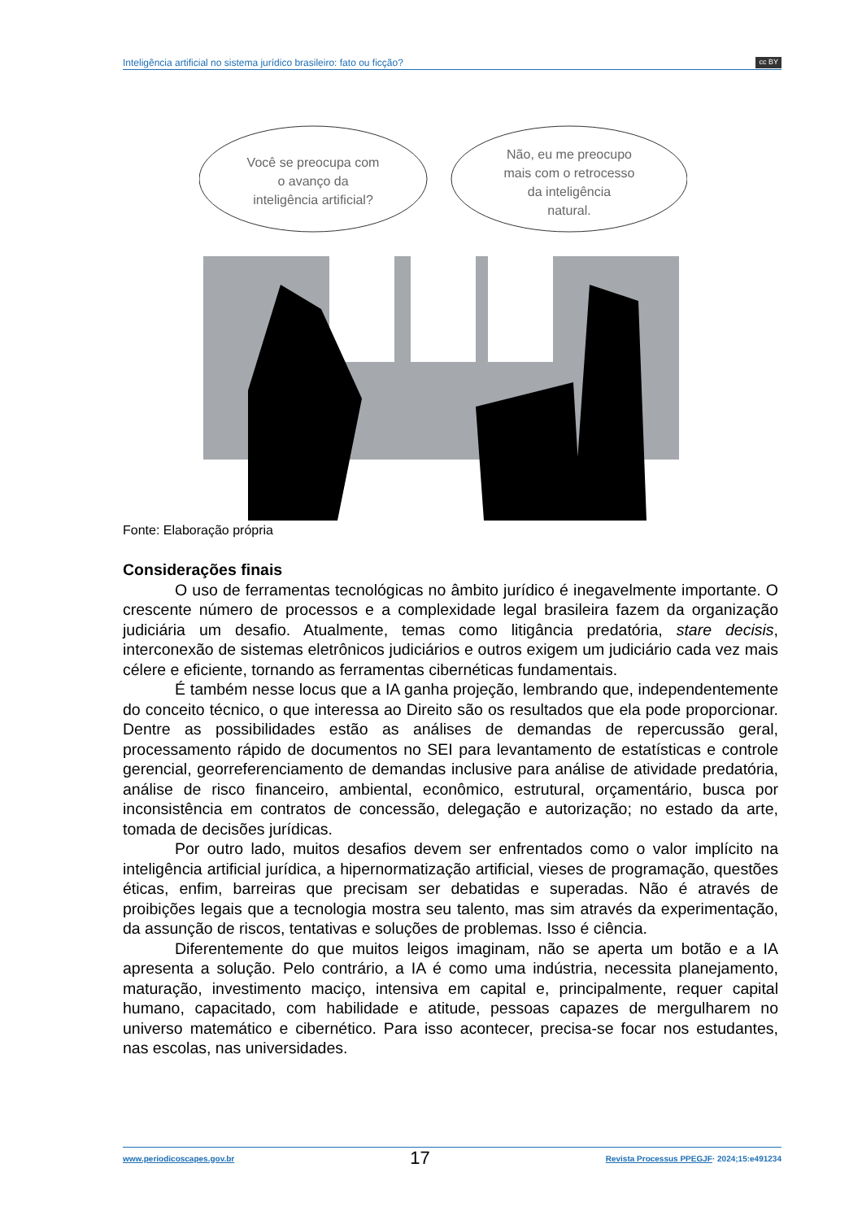Inteligência artificial no sistema jurídico brasileiro: fato ou ficção? cc BY
Você se preocupa com
o avanço da
inteligência artificial?
Não, eu me preocupo
mais com o retrocesso
da inteligência
natural.
Fonte: Elaboração própria
Considerações finais
O uso de ferramentas tecnológicas no âmbito jurídico é inegavelmente importante. O crescente número de processos e a complexidade legal brasileira fazem da organização judiciária um desafio. Atualmente, temas como litigância predatória, stare decisis, interconexão de sistemas eletrônicos judiciários e outros exigem um judiciário cada vez mais célere e eficiente, tornando as ferramentas cibernéticas fundamentais.
É também nesse locus que a IA ganha projeção, lembrando que, independentemente do conceito técnico, o que interessa ao Direito são os resultados que ela pode proporcionar. Dentre as possibilidades estão as análises de demandas de repercussão geral, processamento rápido de documentos no SEI para levantamento de estatísticas e controle gerencial, georreferenciamento de demandas inclusive para análise de atividade predatória, análise de risco financeiro, ambiental, econômico, estrutural, orçamentário, busca por inconsistência em contratos de concessão, delegação e autorização; no estado da arte, tomada de decisões jurídicas.
Por outro lado, muitos desafios devem ser enfrentados como o valor implícito na inteligência artificial jurídica, a hipernormatização artificial, vieses de programação, questões éticas, enfim, barreiras que precisam ser debatidas e superadas. Não é através de proibições legais que a tecnologia mostra seu talento, mas sim através da experimentação, da assunção de riscos, tentativas e soluções de problemas. Isso é ciência.
Diferentemente do que muitos leigos imaginam, não se aperta um botão e a IA apresenta a solução. Pelo contrário, a IA é como uma indústria, necessita planejamento, maturação, investimento maciço, intensiva em capital e, principalmente, requer capital humano, capacitado, com habilidade e atitude, pessoas capazes de mergulharem no universo matemático e cibernético. Para isso acontecer, precisa-se focar nos estudantes, nas escolas, nas universidades.
www.periodicoscapes.gov.br 17 Revista Processus PPEGJF· 2024;15:e491234